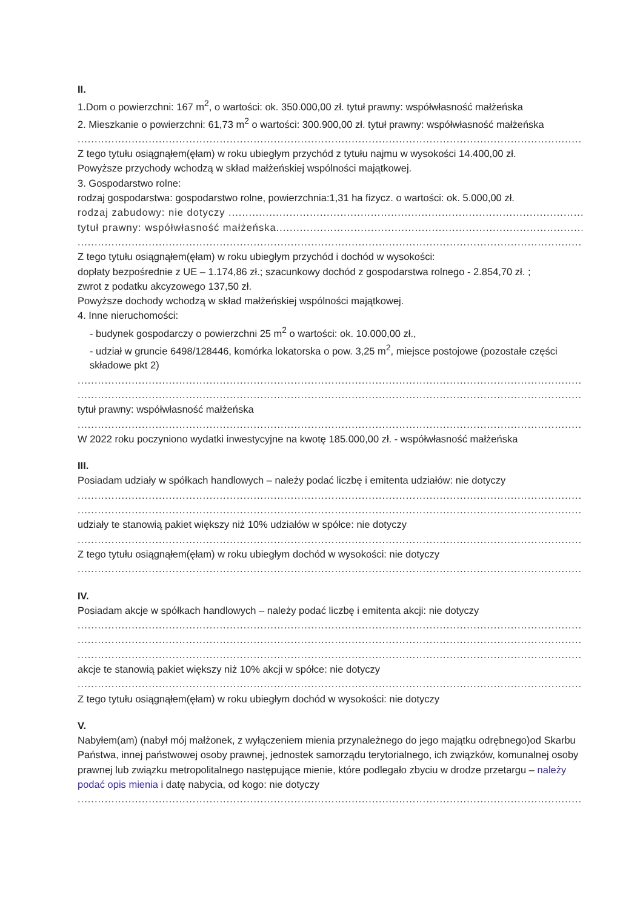II.
1.Dom o powierzchni: 167 m<sup>2</sup>, o wartości: ok. 350.000,00 zł. tytuł prawny: współwłasność małżeńska
2. Mieszkanie o powierzchni: 61,73 m<sup>2</sup> o wartości: 300.900,00 zł. tytuł prawny: współwłasność małżeńska
..............................................................................................................................................................
Z tego tytułu osiągnąłem(ęłam) w roku ubiegłym przychód z tytułu najmu w wysokości 14.400,00 zł.
Powyższe przychody wchodzą w skład małżeńskiej wspólności majątkowej.
3. Gospodarstwo rolne:
rodzaj gospodarstwa: gospodarstwo rolne, powierzchnia:1,31 ha fizycz. o wartości: ok. 5.000,00 zł.
rodzaj zabudowy: nie dotyczy ..........................................................................................................
tytuł prawny: współwłasność małżeńska.............................................................................................
..............................................................................................................................................................
Z tego tytułu osiągnąłem(ęłam) w roku ubiegłym przychód i dochód w wysokości:
dopłaty bezpośrednie z UE – 1.174,86 zł.; szacunkowy dochód z gospodarstwa rolnego - 2.854,70 zł. ;
zwrot z podatku akcyzowego 137,50 zł.
Powyższe dochody wchodzą w skład małżeńskiej wspólności majątkowej.
4. Inne nieruchomości:
- budynek gospodarczy o powierzchni 25 m<sup>2</sup> o wartości: ok. 10.000,00 zł.,
- udział w gruncie 6498/128446, komórka lokatorska o pow. 3,25 m<sup>2</sup>, miejsce postojowe (pozostałe części składowe pkt 2)
..............................................................................................................................................................
..............................................................................................................................................................
tytuł prawny: współwłasność małżeńska
..............................................................................................................................................................
W 2022 roku poczyniono wydatki inwestycyjne na kwotę 185.000,00 zł. - współwłasność małżeńska
III.
Posiadam udziały w spółkach handlowych – należy podać liczbę i emitenta udziałów: nie dotyczy
..............................................................................................................................................................
..............................................................................................................................................................
udziały te stanowią pakiet większy niż 10% udziałów w spółce: nie dotyczy
..............................................................................................................................................................
Z tego tytułu osiągnąłem(ęłam) w roku ubiegłym dochód w wysokości: nie dotyczy
..............................................................................................................................................................
IV.
Posiadam akcje w spółkach handlowych – należy podać liczbę i emitenta akcji: nie dotyczy
..............................................................................................................................................................
..............................................................................................................................................................
..............................................................................................................................................................
akcje te stanowią pakiet większy niż 10% akcji w spółce: nie dotyczy
..............................................................................................................................................................
Z tego tytułu osiągnąłem(ęłam) w roku ubiegłym dochód w wysokości: nie dotyczy
V.
Nabyłem(am) (nabył mój małżonek, z wyłączeniem mienia przynależnego do jego majątku odrębnego)od Skarbu Państwa, innej państwowej osoby prawnej, jednostek samorządu terytorialnego, ich związków, komunalnej osoby prawnej lub związku metropolitalnego następujące mienie, które podlegało zbyciu w drodze przetargu – należy podać opis mienia i datę nabycia, od kogo: nie dotyczy
..............................................................................................................................................................